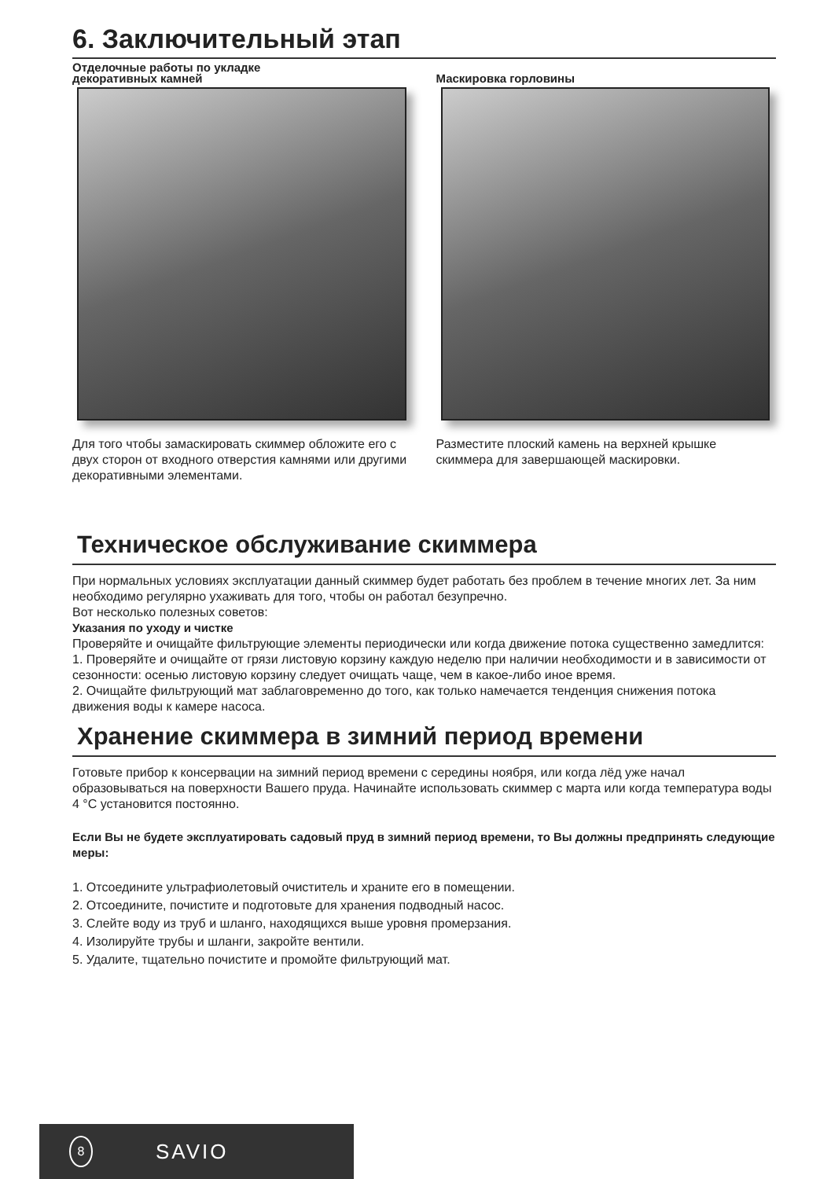6. Заключительный этап
Отделочные работы по укладке
декоративных камней
Для того чтобы замаскировать скиммер обложите его с двух сторон от входного отверстия камнями или другими декоративными элементами.
Маскировка горловины
Разместите плоский камень на верхней крышке скиммера для завершающей маскировки.
Техническое обслуживание скиммера
При нормальных условиях эксплуатации данный скиммер будет работать без проблем в течение многих лет. За ним необходимо регулярно ухаживать для того, чтобы он работал безупречно.
Вот несколько полезных советов:
Указания по уходу и чистке
Проверяйте и очищайте фильтрующие элементы периодически или когда движение потока существенно замедлится:
1. Проверяйте и очищайте от грязи листовую корзину каждую неделю при наличии необходимости и в зависимости от сезонности: осенью листовую корзину следует очищать чаще, чем в какое-либо иное время.
2. Очищайте фильтрующий мат заблаговременно до того, как только намечается тенденция снижения потока движения воды к камере насоса.
Хранение скиммера в зимний период времени
Готовьте прибор к консервации на зимний период времени с середины ноября, или когда лёд уже начал образовываться на поверхности Вашего пруда. Начинайте использовать скиммер с марта или когда температура воды 4 °C установится постоянно.
Если Вы не будете эксплуатировать садовый пруд в зимний период времени, то Вы должны предпринять следующие меры:
1. Отсоедините ультрафиолетовый очиститель и храните его в помещении.
2. Отсоедините, почистите и подготовьте для хранения подводный насос.
3. Слейте воду из труб и шланго, находящихся выше уровня промерзания.
4. Изолируйте трубы и шланги, закройте вентили.
5. Удалите, тщательно почистите и промойте фильтрующий мат.
8 SAVIO